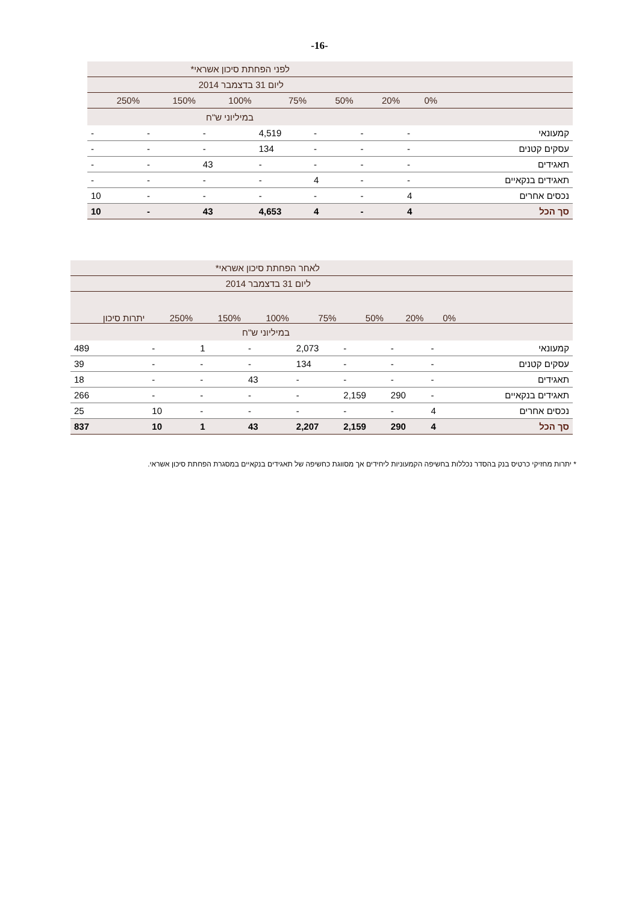-16-
| לפני הפחתת סיכון אשראי* | | | | | | | |
| ליום 31 בדצמבר 2014 | | | | | | | |
| | 0% | 20% | 50% | 75% | 100% | 150% | 250% |
| במיליוני ש"ח | | | | | | | |
| קמעונאי | - | - | - | 4,519 | - | - | - |
| עסקים קטנים | - | - | - | 134 | - | - | - |
| תאגידים | - | - | - | - | 43 | - | - |
| תאגידים בנקאיים | - | - | 4 | - | - | - | - |
| נכסים אחרים | 4 | - | - | - | - | - | 10 |
| סך הכל | 4 | - | 4 | 4,653 | 43 | - | 10 |
| לאחר הפחתת סיכון אשראי* | | | | | | | | |
| ליום 31 בדצמבר 2014 | | | | | | | | |
| | 0% | 20% | 50% | 75% | 100% | 150% | 250% | יתרות סיכון |
| במיליוני ש"ח | | | | | | | | |
| קמעונאי | - | - | - | 2,073 | - | 1 | - | 489 |
| עסקים קטנים | - | - | - | 134 | - | - | - | 39 |
| תאגידים | - | - | - | - | 43 | - | - | 18 |
| תאגידים בנקאיים | - | 290 | 2,159 | - | - | - | - | 266 |
| נכסים אחרים | 4 | - | - | - | - | - | 10 | 25 |
| סך הכל | 4 | 290 | 2,159 | 2,207 | 43 | 1 | 10 | 837 |
* יתרות מחזיקי כרטיס בנק בהסדר נכללות בחשיפה הקמעוניות ליחידים אך מסווגת כחשיפה של תאגידים בנקאיים במסגרת הפחתת סיכון אשראי.